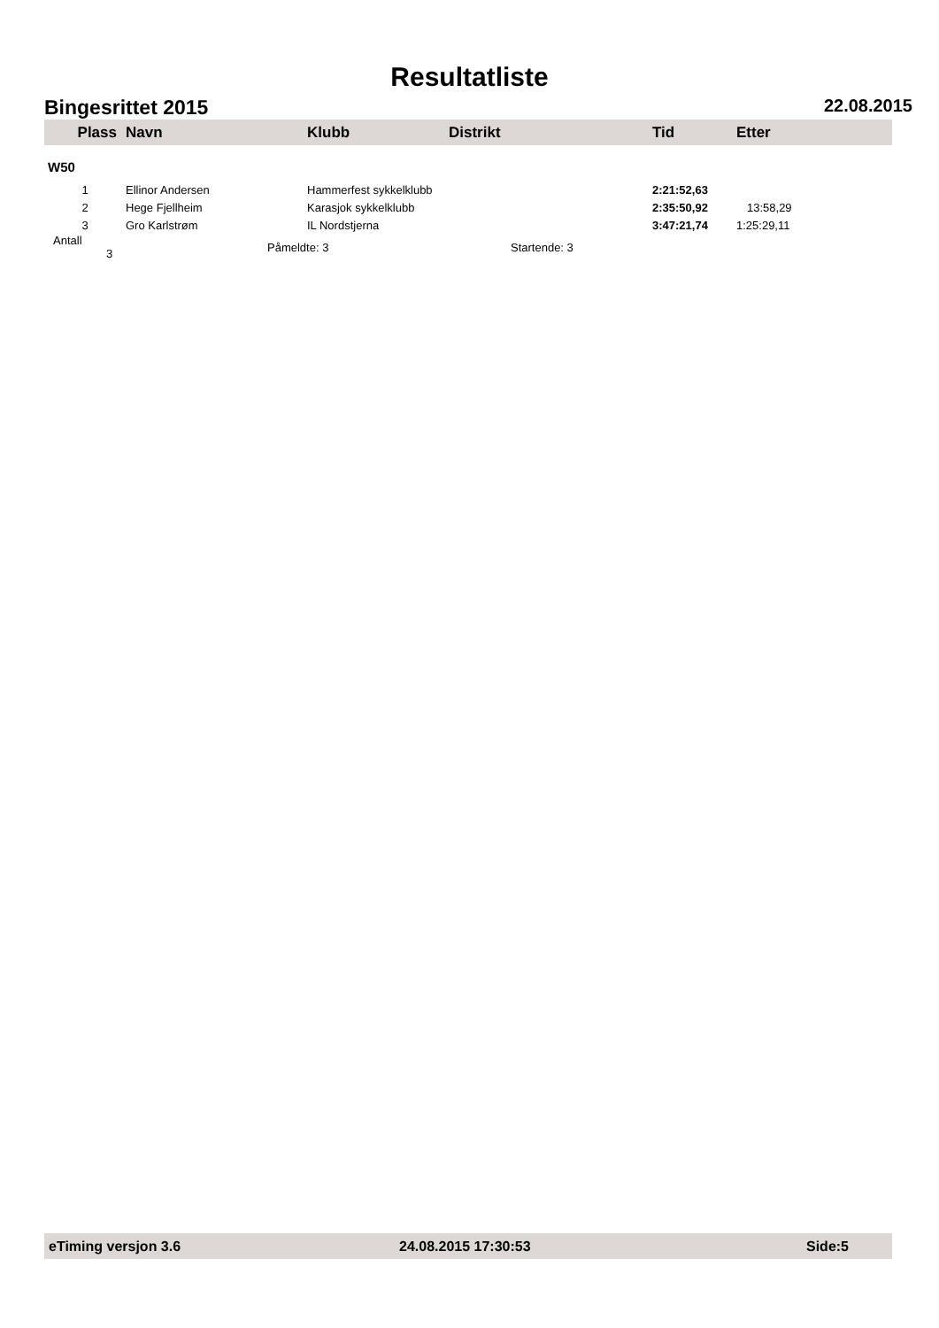Resultatliste
Bingesrittet 2015 22.08.2015
| Plass | Navn | Klubb | Distrikt | Tid | Etter |
| --- | --- | --- | --- | --- | --- |
| W50 | | | | | |
| 1 | Ellinor Andersen | Hammerfest sykkelklubb | | 2:21:52,63 | |
| 2 | Hege Fjellheim | Karasjok sykkelklubb | | 2:35:50,92 | 13:58,29 |
| 3 | Gro Karlstrøm | IL Nordstjerna | | 3:47:21,74 | 1:25:29,11 |
| Antall 3 | Påmeldte: 3 | | Startende: 3 | | |
eTiming versjon 3.6 24.08.2015 17:30:53 Side:5